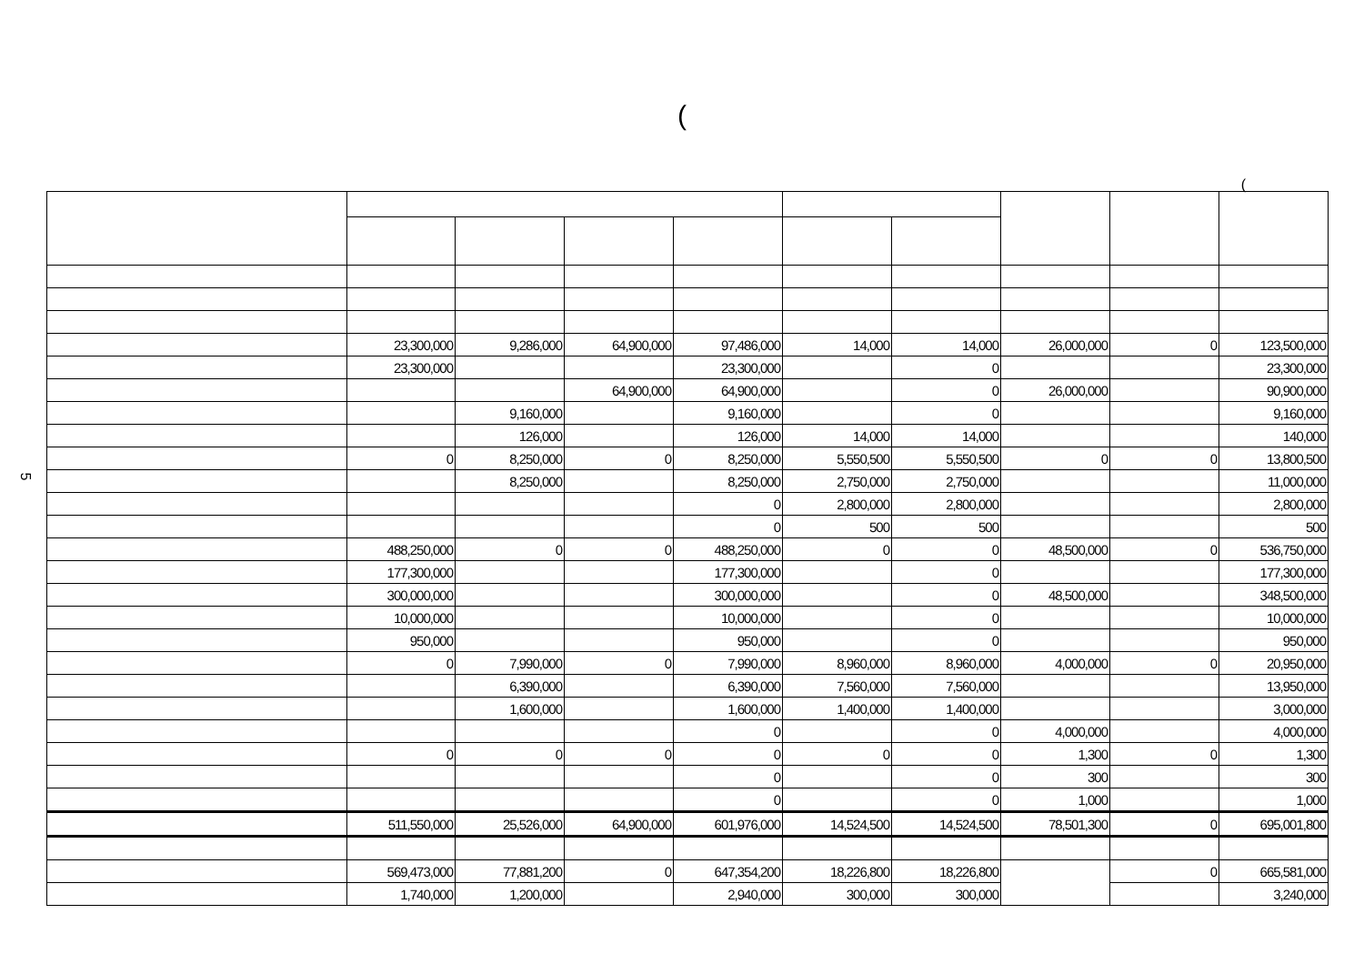(
(
5
| | 23,300,000 | 9,286,000 | 64,900,000 | 97,486,000 | 14,000 | 14,000 | 26,000,000 | 0 | 123,500,000 |
| | 23,300,000 | | | 23,300,000 | | 0 | | | 23,300,000 |
| | | | 64,900,000 | 64,900,000 | | 0 | 26,000,000 | | 90,900,000 |
| | | 9,160,000 | | 9,160,000 | | 0 | | | 9,160,000 |
| | | 126,000 | | 126,000 | 14,000 | 14,000 | | | 140,000 |
| | 0 | 8,250,000 | 0 | 8,250,000 | 5,550,500 | 5,550,500 | 0 | 0 | 13,800,500 |
| | | 8,250,000 | | 8,250,000 | 2,750,000 | 2,750,000 | | | 11,000,000 |
| | | | | 0 | 2,800,000 | 2,800,000 | | | 2,800,000 |
| | | | | 0 | 500 | 500 | | | 500 |
| | 488,250,000 | 0 | 0 | 488,250,000 | 0 | 0 | 48,500,000 | 0 | 536,750,000 |
| | 177,300,000 | | | 177,300,000 | | 0 | | | 177,300,000 |
| | 300,000,000 | | | 300,000,000 | | 0 | 48,500,000 | | 348,500,000 |
| | 10,000,000 | | | 10,000,000 | | 0 | | | 10,000,000 |
| | 950,000 | | | 950,000 | | 0 | | | 950,000 |
| | 0 | 7,990,000 | 0 | 7,990,000 | 8,960,000 | 8,960,000 | 4,000,000 | 0 | 20,950,000 |
| | | 6,390,000 | | 6,390,000 | 7,560,000 | 7,560,000 | | | 13,950,000 |
| | | 1,600,000 | | 1,600,000 | 1,400,000 | 1,400,000 | | | 3,000,000 |
| | | | | 0 | | 0 | 4,000,000 | | 4,000,000 |
| | 0 | 0 | 0 | 0 | 0 | 0 | 1,300 | 0 | 1,300 |
| | | | | 0 | | 0 | 300 | | 300 |
| | | | | 0 | | 0 | 1,000 | | 1,000 |
| | 511,550,000 | 25,526,000 | 64,900,000 | 601,976,000 | 14,524,500 | 14,524,500 | 78,501,300 | 0 | 695,001,800 |
| | 569,473,000 | 77,881,200 | 0 | 647,354,200 | 18,226,800 | 18,226,800 | | 0 | 665,581,000 |
| | 1,740,000 | 1,200,000 | | 2,940,000 | 300,000 | 300,000 | | | 3,240,000 |